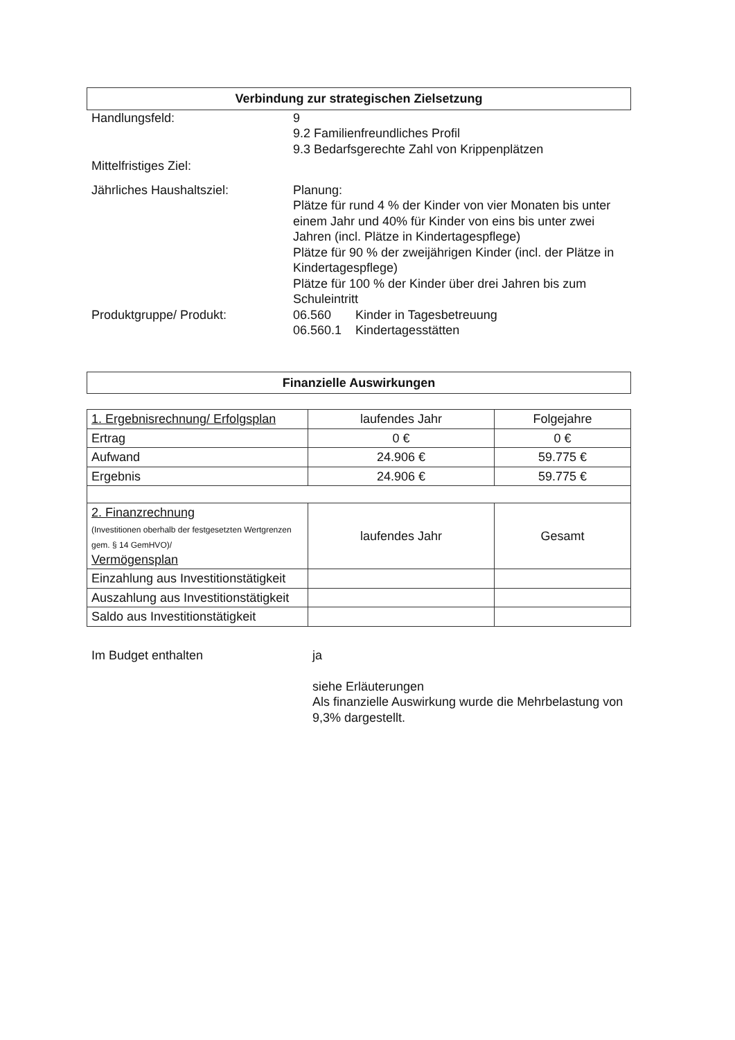Verbindung zur strategischen Zielsetzung
Handlungsfeld: 9
9.2 Familienfreundliches Profil
9.3 Bedarfsgerechte Zahl von Krippenplätzen
Mittelfristiges Ziel:
Jährliches Haushaltsziel: Planung:
Plätze für rund 4 % der Kinder von vier Monaten bis unter einem Jahr und 40% für Kinder von eins bis unter zwei Jahren (incl. Plätze in Kindertagespflege)
Plätze für 90 % der zweijährigen Kinder (incl. der Plätze in Kindertagespflege)
Plätze für 100 % der Kinder über drei Jahren bis zum Schuleintritt
Produktgruppe/ Produkt: 06.560 Kinder in Tagesbetreuung
06.560.1 Kindertagesstätten
Finanzielle Auswirkungen
| 1. Ergebnisrechnung/ Erfolgsplan | laufendes Jahr | Folgejahre |
| Ertrag | 0 € | 0 € |
| Aufwand | 24.906 € | 59.775 € |
| Ergebnis | 24.906 € | 59.775 € |
| 2. Finanzrechnung (Investitionen oberhalb der festgesetzten Wertgrenzen gem. § 14 GemHVO)/ Vermögensplan | laufendes Jahr | Gesamt |
| Einzahlung aus Investitionstätigkeit | | |
| Auszahlung aus Investitionstätigkeit | | |
| Saldo aus Investitionstätigkeit | | |
Im Budget enthalten ja
siehe Erläuterungen
Als finanzielle Auswirkung wurde die Mehrbelastung von 9,3% dargestellt.